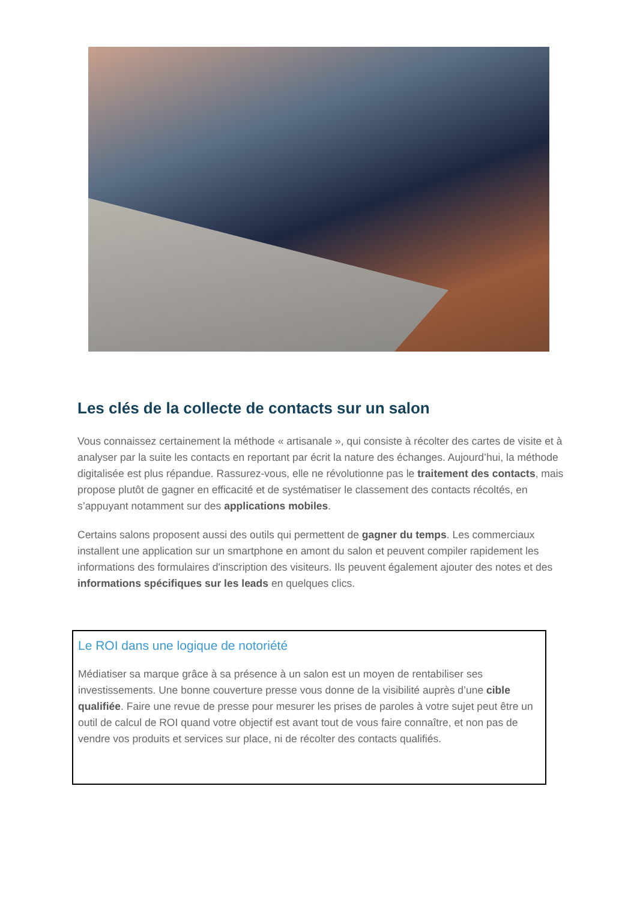Les clés de la collecte de contacts sur un salon
Vous connaissez certainement la méthode « artisanale », qui consiste à récolter des cartes de visite et à analyser par la suite les contacts en reportant par écrit la nature des échanges. Aujourd’hui, la méthode digitalisée est plus répandue. Rassurez-vous, elle ne révolutionne pas le traitement des contacts, mais propose plutôt de gagner en efficacité et de systématiser le classement des contacts récoltés, en s’appuyant notamment sur des applications mobiles.
Certains salons proposent aussi des outils qui permettent de gagner du temps. Les commerciaux installent une application sur un smartphone en amont du salon et peuvent compiler rapidement les informations des formulaires d'inscription des visiteurs. Ils peuvent également ajouter des notes et des informations spécifiques sur les leads en quelques clics.
Le ROI dans une logique de notoriété
Médiatiser sa marque grâce à sa présence à un salon est un moyen de rentabiliser ses investissements. Une bonne couverture presse vous donne de la visibilité auprès d’une cible qualifiée. Faire une revue de presse pour mesurer les prises de paroles à votre sujet peut être un outil de calcul de ROI quand votre objectif est avant tout de vous faire connaître, et non pas de vendre vos produits et services sur place, ni de récolter des contacts qualifiés.